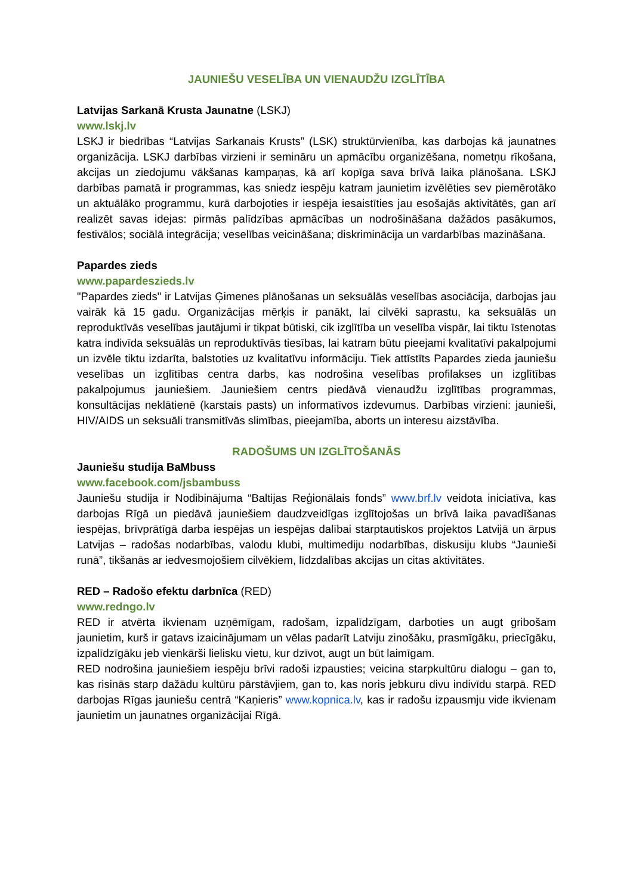JAUNIEŠU VESELĪBA UN VIENAUDŽU IZGLĪTĪBA
Latvijas Sarkanā Krusta Jaunatne (LSKJ)
www.lskj.lv
LSKJ ir biedrības “Latvijas Sarkanais Krusts” (LSK) struktūrvienība, kas darbojas kā jaunatnes organizācija. LSKJ darbības virzieni ir semināru un apmācību organizēšana, nometņu rīkošana, akcijas un ziedojumu vākšanas kampaņas, kā arī kopīga sava brīvā laika plānošana. LSKJ darbības pamatā ir programmas, kas sniedz iespēju katram jaunietim izvēlēties sev piemērotāko un aktuālāko programmu, kurā darbojoties ir iespēja iesaistīties jau esošajās aktivitātēs, gan arī realizēt savas idejas: pirmās palīdzības apmācības un nodrošināšana dažādos pasākumos, festivālos; sociālā integrācija; veselības veicināšana; diskriminācija un vardarbības mazināšana.
Papardes zieds
www.papardeszieds.lv
"Papardes zieds" ir Latvijas Ģimenes plānošanas un seksuālās veselības asociācija, darbojas jau vairāk kā 15 gadu. Organizācijas mērķis ir panākt, lai cilvēki saprastu, ka seksuālās un reproduktīvās veselības jautājumi ir tikpat būtiski, cik izglītība un veselība vispār, lai tiktu īstenotas katra indivīda seksuālās un reproduktīvās tiesības, lai katram būtu pieejami kvalitatīvi pakalpojumi un izvēle tiktu izdarīta, balstoties uz kvalitatīvu informāciju. Tiek attīstīts Papardes zieda jauniešu veselības un izglītības centra darbs, kas nodrošina veselības profilakses un izglītības pakalpojumus jauniešiem. Jauniešiem centrs piedāvā vienaudžu izglītības programmas, konsultācijas neklātienē (karstais pasts) un informatīvos izdevumus. Darbības virzieni: jaunieši, HIV/AIDS un seksuāli transmitīvās slimības, pieejamība, aborts un interesu aizstāvība.
RADOŠUMS UN IZGLĪTOŠANĀS
Jauniešu studija BaMbuss
www.facebook.com/jsbambuss
Jauniešu studija ir Nodibinājuma “Baltijas Reģionālais fonds” www.brf.lv veidota iniciatīva, kas darbojas Rīgā un piedāvā jauniešiem daudzveidīgas izglītojošas un brīvā laika pavadīšanas iespējas, brīvprātīgā darba iespējas un iespējas dalībai starptautiskos projektos Latvijā un ārpus Latvijas – radošas nodarbības, valodu klubi, multimediju nodarbības, diskusiju klubs “Jaunieši runā”, tikšanās ar iedvesmojošiem cilvēkiem, līdzdalības akcijas un citas aktivitātes.
RED – Radošo efektu darbnīca (RED)
www.redngo.lv
RED ir atvērta ikvienam uzņēmīgam, radošam, izpalīdzīgam, darboties un augt gribošam jaunietim, kurš ir gatavs izaicinājumam un vēlas padarīt Latviju zinošāku, prasmīgāku, priecīgāku, izpalīdzīgāku jeb vienkārši lielisku vietu, kur dzīvot, augt un būt laimīgam.
RED nodrošina jauniešiem iespēju brīvi radoši izpausties; veicina starpkultūru dialogu – gan to, kas risinās starp dažādu kultūru pārstāvjiem, gan to, kas noris jebkuru divu indivīdu starpā. RED darbojas Rīgas jauniešu centrā “Kaņieris” www.kopnica.lv, kas ir radošu izpausmju vide ikvienam jaunietim un jaunatnes organizācijai Rīgā.